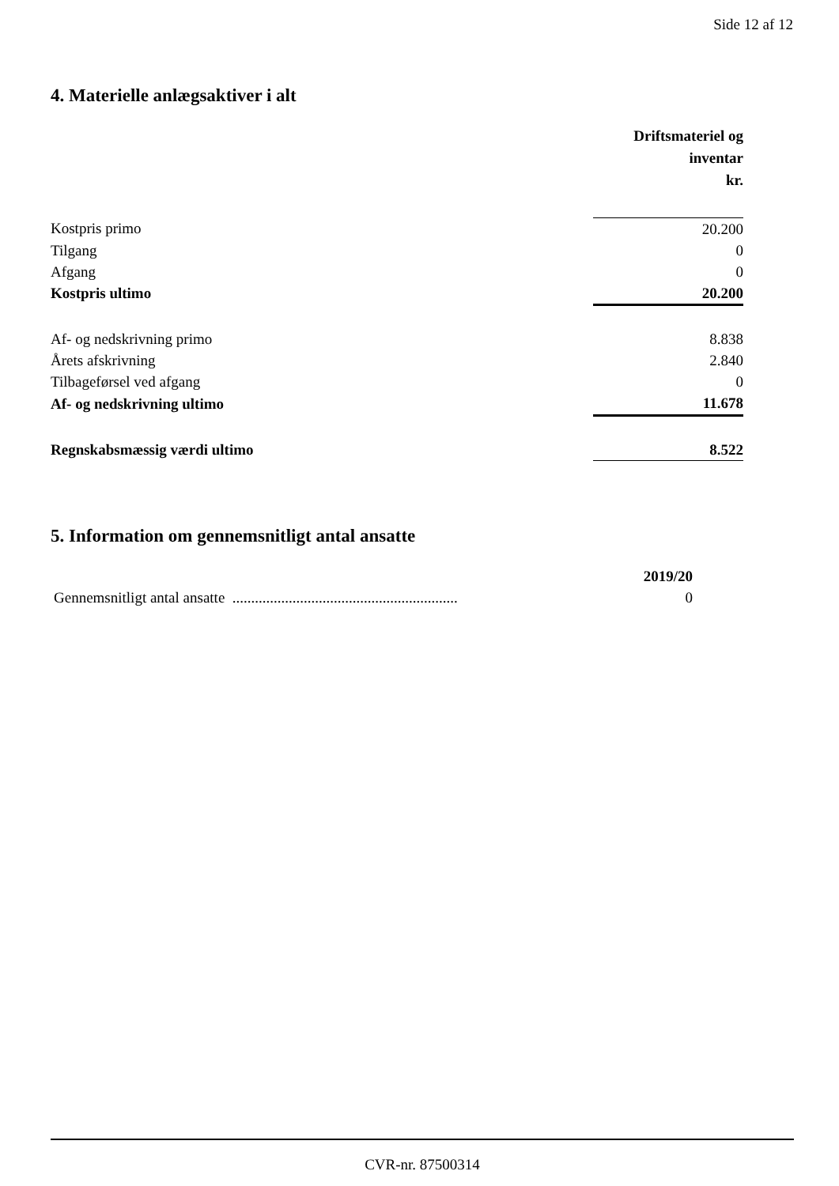Side 12 af 12
4. Materielle anlægsaktiver i alt
| | Driftsmateriel og inventar kr. |
| --- | --- |
| Kostpris primo | 20.200 |
| Tilgang | 0 |
| Afgang | 0 |
| Kostpris ultimo | 20.200 |
| Af- og nedskrivning primo | 8.838 |
| Årets afskrivning | 2.840 |
| Tilbageførsel ved afgang | 0 |
| Af- og nedskrivning ultimo | 11.678 |
| Regnskabsmæssig værdi ultimo | 8.522 |
5. Information om gennemsnitligt antal ansatte
| | 2019/20 |
| --- | --- |
| Gennemsnitligt antal ansatte ............................................................ | 0 |
CVR-nr. 87500314